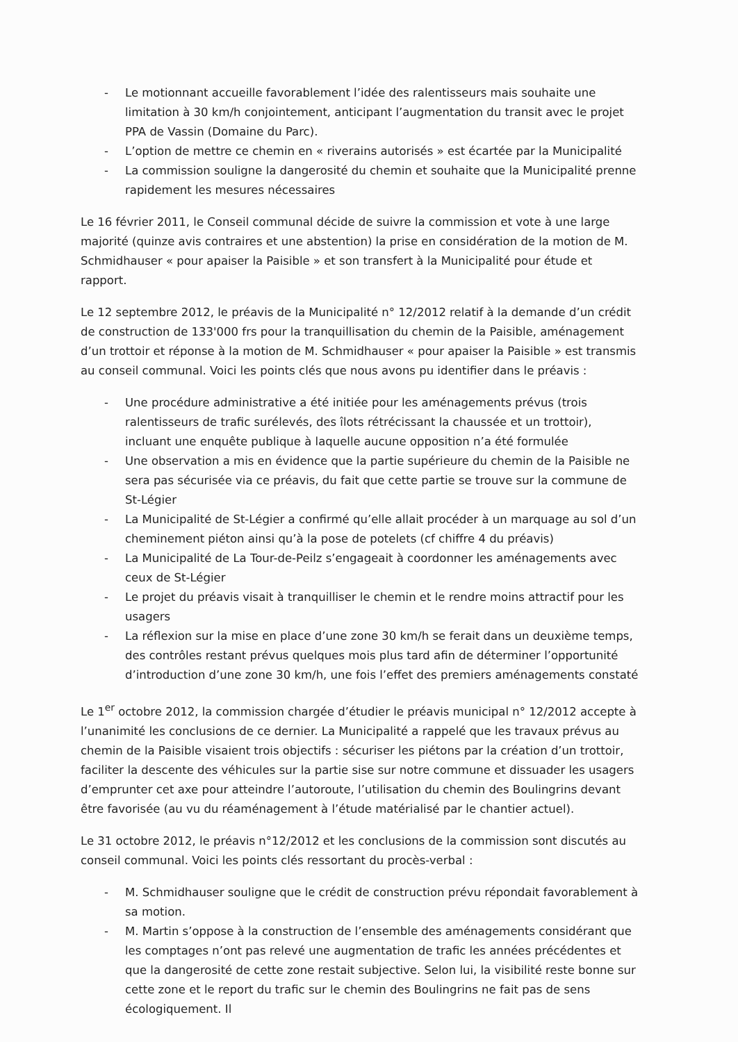- Le motionnant accueille favorablement l’idée des ralentisseurs mais souhaite une limitation à 30 km/h conjointement, anticipant l’augmentation du transit avec le projet PPA de Vassin (Domaine du Parc).
- L’option de mettre ce chemin en « riverains autorisés » est écartée par la Municipalité
- La commission souligne la dangerosité du chemin et souhaite que la Municipalité prenne rapidement les mesures nécessaires
Le 16 février 2011, le Conseil communal décide de suivre la commission et vote à une large majorité (quinze avis contraires et une abstention) la prise en considération de la motion de M. Schmidhauser « pour apaiser la Paisible » et son transfert à la Municipalité pour étude et rapport.
Le 12 septembre 2012, le préavis de la Municipalité n° 12/2012 relatif à la demande d’un crédit de construction de 133'000 frs pour la tranquillisation du chemin de la Paisible, aménagement d’un trottoir et réponse à la motion de M. Schmidhauser « pour apaiser la Paisible » est transmis au conseil communal. Voici les points clés que nous avons pu identifier dans le préavis :
- Une procédure administrative a été initiée pour les aménagements prévus (trois ralentisseurs de trafic surélevés, des îlots rétrécissant la chaussée et un trottoir), incluant une enquête publique à laquelle aucune opposition n’a été formulée
- Une observation a mis en évidence que la partie supérieure du chemin de la Paisible ne sera pas sécurisée via ce préavis, du fait que cette partie se trouve sur la commune de St-Légier
- La Municipalité de St-Légier a confirmé qu’elle allait procéder à un marquage au sol d’un cheminement piéton ainsi qu’à la pose de potelets (cf chiffre 4 du préavis)
- La Municipalité de La Tour-de-Peilz s’engageait à coordonner les aménagements avec ceux de St-Légier
- Le projet du préavis visait à tranquilliser le chemin et le rendre moins attractif pour les usagers
- La réflexion sur la mise en place d’une zone 30 km/h se ferait dans un deuxième temps, des contrôles restant prévus quelques mois plus tard afin de déterminer l’opportunité d’introduction d’une zone 30 km/h, une fois l’effet des premiers aménagements constaté
Le 1<sup>er</sup> octobre 2012, la commission chargée d’étudier le préavis municipal n° 12/2012 accepte à l’unanimité les conclusions de ce dernier. La Municipalité a rappelé que les travaux prévus au chemin de la Paisible visaient trois objectifs : sécuriser les piétons par la création d’un trottoir, faciliter la descente des véhicules sur la partie sise sur notre commune et dissuader les usagers d’emprunter cet axe pour atteindre l’autoroute, l’utilisation du chemin des Boulingrins devant être favorisée (au vu du réaménagement à l’étude matérialisé par le chantier actuel).
Le 31 octobre 2012, le préavis n°12/2012 et les conclusions de la commission sont discutés au conseil communal. Voici les points clés ressortant du procès-verbal :
- M. Schmidhauser souligne que le crédit de construction prévu répondait favorablement à sa motion.
- M. Martin s’oppose à la construction de l’ensemble des aménagements considérant que les comptages n’ont pas relevé une augmentation de trafic les années précédentes et que la dangerosité de cette zone restait subjective. Selon lui, la visibilité reste bonne sur cette zone et le report du trafic sur le chemin des Boulingrins ne fait pas de sens écologiquement. Il